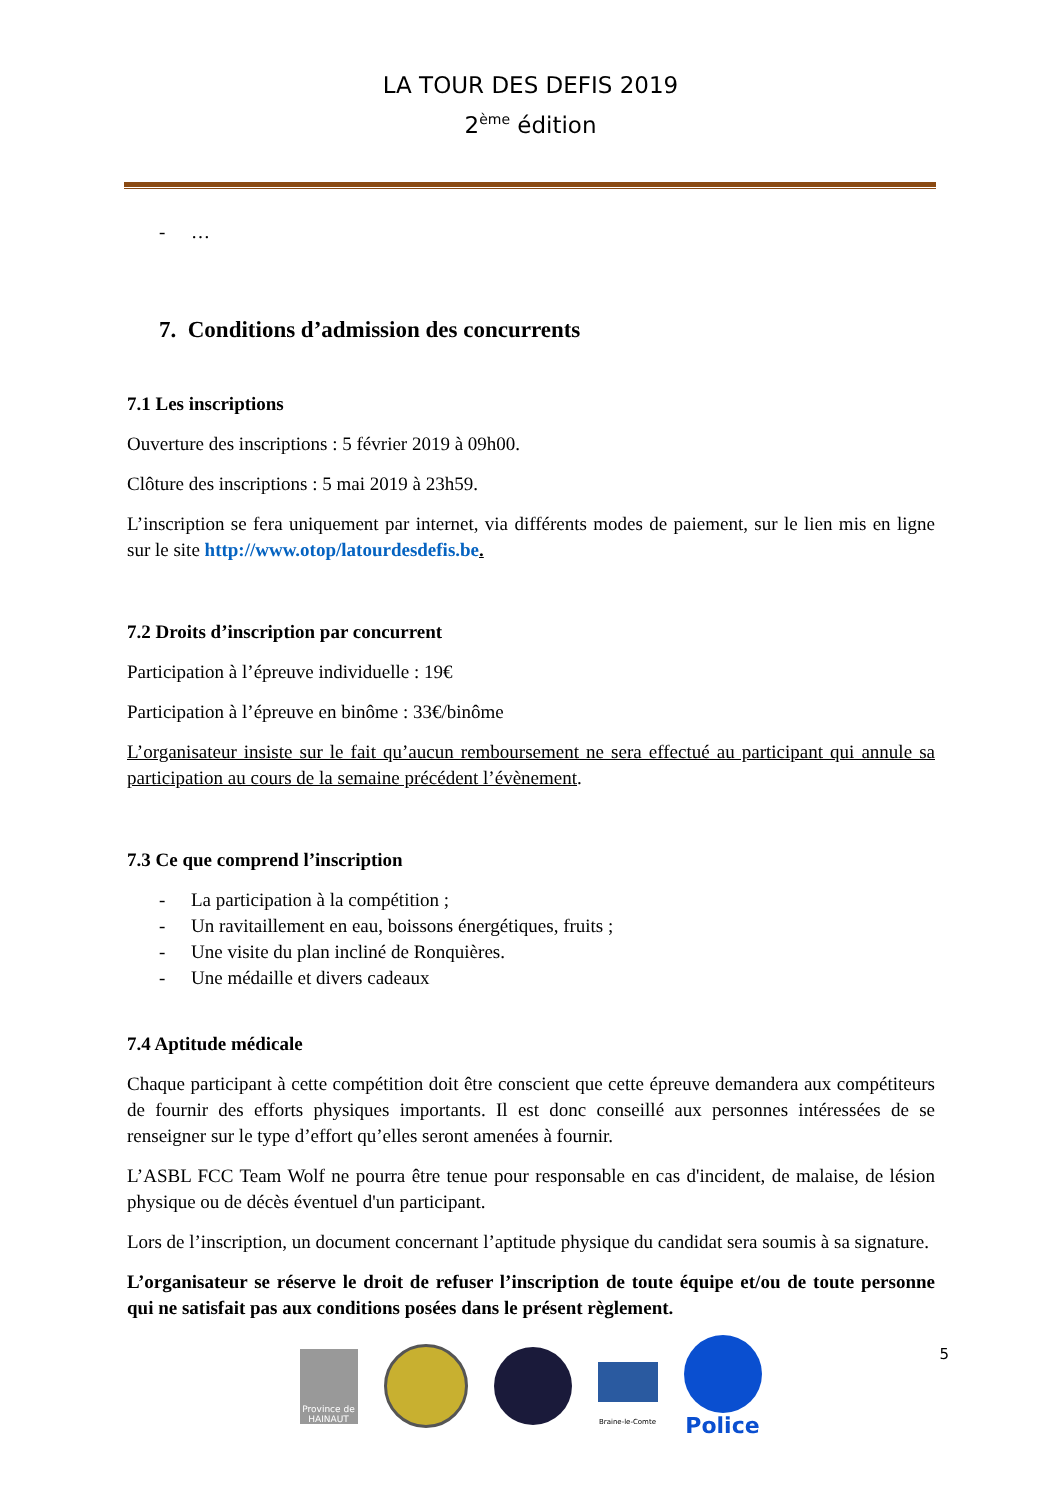LA TOUR DES DEFIS 2019
2<sup>ème</sup> édition
- …
7. Conditions d’admission des concurrents
7.1 Les inscriptions
Ouverture des inscriptions : 5 février 2019 à 09h00.
Clôture des inscriptions : 5 mai 2019 à 23h59.
L’inscription se fera uniquement par internet, via différents modes de paiement, sur le lien mis en ligne sur le site http://www.otop/latourdesdefis.be.
7.2 Droits d’inscription par concurrent
Participation à l’épreuve individuelle : 19€
Participation à l’épreuve en binôme : 33€/binôme
L’organisateur insiste sur le fait qu’aucun remboursement ne sera effectué au participant qui annule sa participation au cours de la semaine précédent l’évènement.
7.3 Ce que comprend l’inscription
- La participation à la compétition ;
- Un ravitaillement en eau, boissons énergétiques, fruits ;
- Une visite du plan incliné de Ronquières.
- Une médaille et divers cadeaux
7.4 Aptitude médicale
Chaque participant à cette compétition doit être conscient que cette épreuve demandera aux compétiteurs de fournir des efforts physiques importants. Il est donc conseillé aux personnes intéressées de se renseigner sur le type d’effort qu’elles seront amenées à fournir.
L’ASBL FCC Team Wolf ne pourra être tenue pour responsable en cas d'incident, de malaise, de lésion physique ou de décès éventuel d'un participant.
Lors de l’inscription, un document concernant l’aptitude physique du candidat sera soumis à sa signature.
L’organisateur se réserve le droit de refuser l’inscription de toute équipe et/ou de toute personne qui ne satisfait pas aux conditions posées dans le présent règlement.
5
Province de HAINAUT
Braine-le-Comte
Police